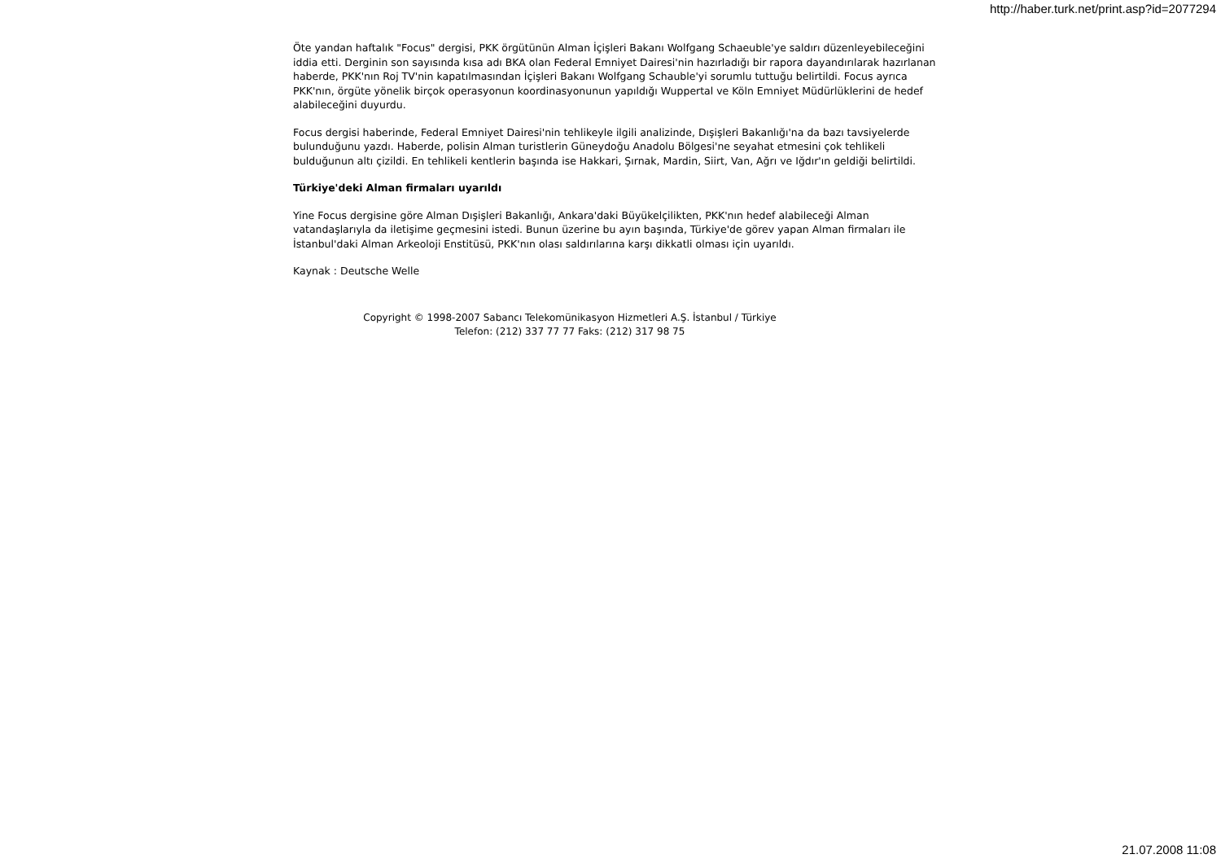http://haber.turk.net/print.asp?id=2077294
Öte yandan haftalık "Focus" dergisi, PKK örgütünün Alman İçişleri Bakanı Wolfgang Schaeuble'ye saldırı düzenleyebileceğini iddia etti. Derginin son sayısında kısa adı BKA olan Federal Emniyet Dairesi'nin hazırladığı bir rapora dayandırılarak hazırlanan haberde, PKK'nın Roj TV'nin kapatılmasından İçişleri Bakanı Wolfgang Schauble'yi sorumlu tuttuğu belirtildi. Focus ayrıca PKK'nın, örgüte yönelik birçok operasyonun koordinasyonunun yapıldığı Wuppertal ve Köln Emniyet Müdürlüklerini de hedef alabileceğini duyurdu.
Focus dergisi haberinde, Federal Emniyet Dairesi'nin tehlikeyle ilgili analizinde, Dışişleri Bakanlığı'na da bazı tavsiyelerde bulunduğunu yazdı. Haberde, polisin Alman turistlerin Güneydoğu Anadolu Bölgesi'ne seyahat etmesini çok tehlikeli bulduğunun altı çizildi. En tehlikeli kentlerin başında ise Hakkari, Şırnak, Mardin, Siirt, Van, Ağrı ve Iğdır'ın geldiği belirtildi.
Türkiye'deki Alman firmaları uyarıldı
Yine Focus dergisine göre Alman Dışişleri Bakanlığı, Ankara'daki Büyükelçilikten, PKK'nın hedef alabileceği Alman vatandaşlarıyla da iletişime geçmesini istedi. Bunun üzerine bu ayın başında, Türkiye'de görev yapan Alman firmaları ile İstanbul'daki Alman Arkeoloji Enstitüsü, PKK'nın olası saldırılarına karşı dikkatli olması için uyarıldı.
Kaynak : Deutsche Welle
Copyright © 1998-2007 Sabancı Telekomünikasyon Hizmetleri A.Ş. İstanbul / Türkiye
Telefon: (212) 337 77 77 Faks: (212) 317 98 75
21.07.2008 11:08